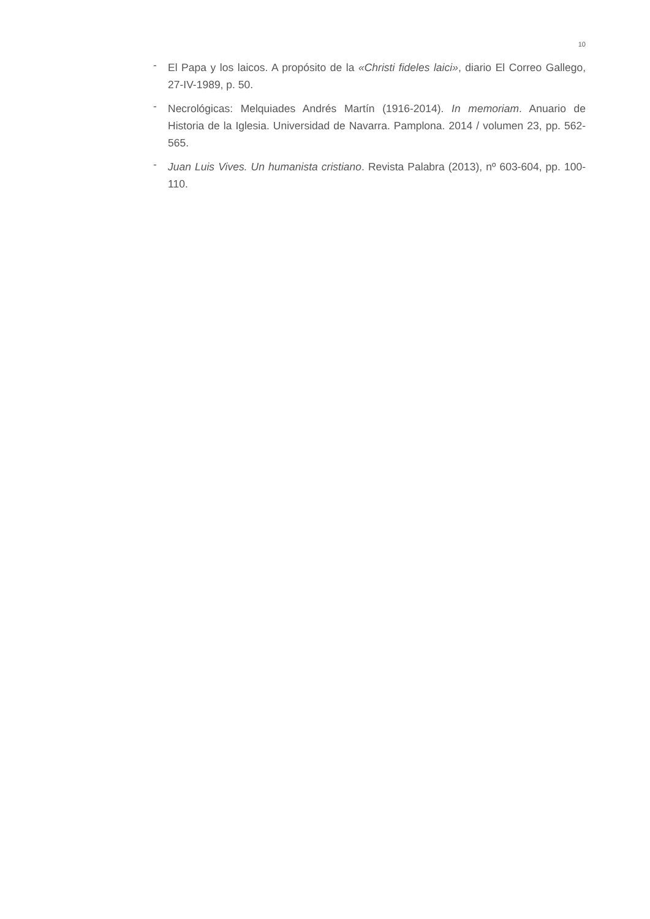10
- El Papa y los laicos. A propósito de la «Christi fideles laici», diario El Correo Gallego, 27-IV-1989, p. 50.
- Necrológicas: Melquiades Andrés Martín (1916-2014). In memoriam. Anuario de Historia de la Iglesia. Universidad de Navarra. Pamplona. 2014 / volumen 23, pp. 562-565.
- Juan Luis Vives. Un humanista cristiano. Revista Palabra (2013), nº 603-604, pp. 100-110.